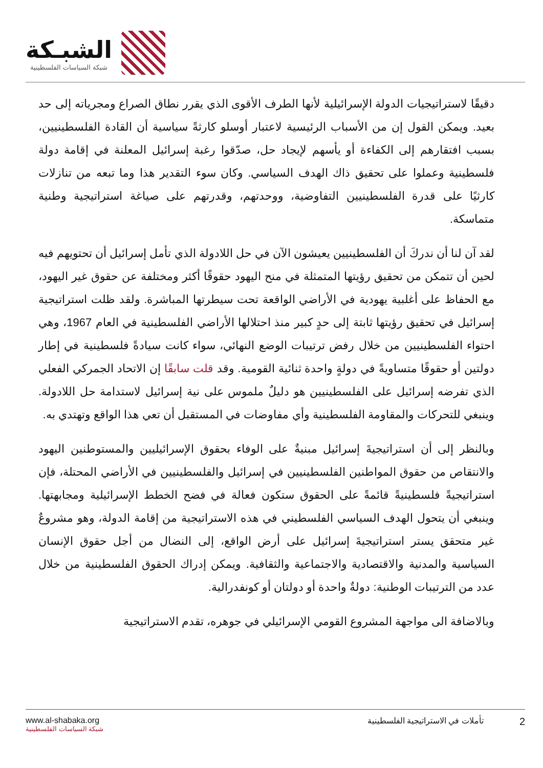الشبـكة
شبكة السياسات الفلسطينية
دقيقًا لاستراتيجيات الدولة الإسرائيلية لأنها الطرف الأقوى الذي يقرر نطاق الصراع ومجرياته إلى حد بعيد. ويمكن القول إن من الأسباب الرئيسية لاعتبار أوسلو كارثةً سياسية أن القادة الفلسطينيين، بسبب افتقارهم إلى الكفاءة أو يأسهم لإيجاد حل، صدّقوا رغبة إسرائيل المعلنة في إقامة دولة فلسطينية وعملوا على تحقيق ذاك الهدف السياسي. وكان سوء التقدير هذا وما تبعه من تنازلات كارثيًا على قدرة الفلسطينيين التفاوضية، ووحدتهم، وقدرتهم على صياغة استراتيجية وطنية متماسكة.
لقد آن لنا أن ندركَ أن الفلسطينيين يعيشون الآن في حل اللادولة الذي تأمل إسرائيل أن تحتويهم فيه لحين أن تتمكن من تحقيق رؤيتها المتمثلة في منح اليهود حقوقًا أكثر ومختلفة عن حقوق غير اليهود، مع الحفاظ على أغلبية يهودية في الأراضي الواقعة تحت سيطرتها المباشرة. ولقد ظلت استراتيجية إسرائيل في تحقيق رؤيتها ثابتة إلى حدٍ كبير منذ احتلالها الأراضي الفلسطينية في العام 1967، وهي احتواء الفلسطينيين من خلال رفض ترتيبات الوضع النهائي، سواء كانت سيادةً فلسطينية في إطار دولتين أو حقوقًا متساويةً في دولةٍ واحدة ثنائية القومية. وقد قلت سابقًا إن الاتحاد الجمركي الفعلي الذي تفرضه إسرائيل على الفلسطينيين هو دليلٌ ملموس على نية إسرائيل لاستدامة حل اللادولة. وينبغي للتحركات والمقاومة الفلسطينية وأي مفاوضات في المستقبل أن تعي هذا الواقع وتهتدي به.
وبالنظر إلى أن استراتيجيةَ إسرائيل مبنيةٌ على الوفاء بحقوق الإسرائيليين والمستوطنين اليهود والانتقاص من حقوق المواطنين الفلسطينيين في إسرائيل والفلسطينيين في الأراضي المحتلة، فإن استراتيجيةً فلسطينيةً قائمةً على الحقوق ستكون فعالة في فضح الخطط الإسرائيلية ومجابهتها. وينبغي أن يتحول الهدف السياسي الفلسطيني في هذه الاستراتيجية من إقامة الدولة، وهو مشروعٌ غير متحقق يستر استراتيجيةَ إسرائيل على أرض الواقع، إلى النضال من أجل حقوق الإنسان السياسية والمدنية والاقتصادية والاجتماعية والثقافية. ويمكن إدراك الحقوق الفلسطينية من خلال عدد من الترتيبات الوطنية: دولةٌ واحدة أو دولتان أو كونفدرالية.
وبالاضافة الى مواجهة المشروع القومي الإسرائيلي في جوهره، تقدم الاستراتيجية
www.al-shabaka.org
شبكة السياسات الفلسطينية
2 تأملات في الاستراتيجية الفلسطينية